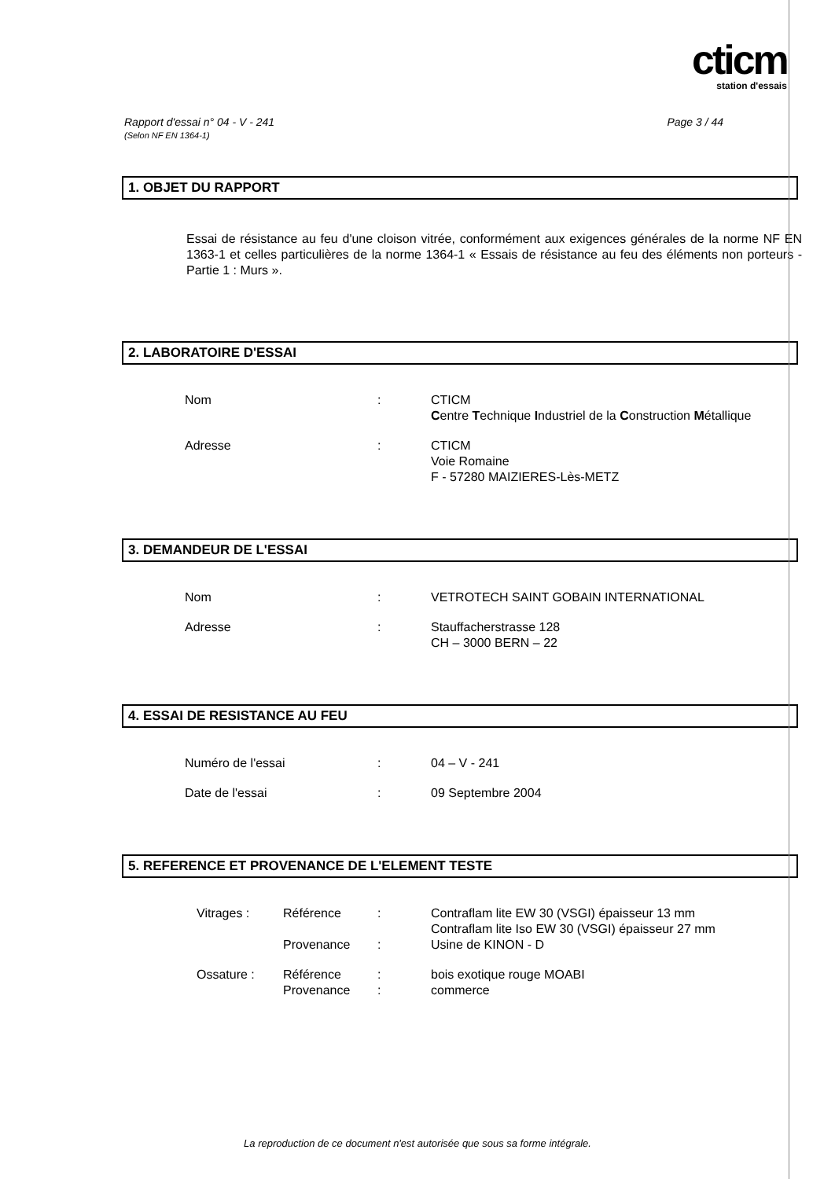cticm
station d'essais
Rapport d'essai n° 04 - V - 241
(Selon NF EN 1364-1)
Page 3 / 44
1. OBJET DU RAPPORT
Essai de résistance au feu d'une cloison vitrée, conformément aux exigences générales de la norme NF EN 1363-1 et celles particulières de la norme 1364-1 « Essais de résistance au feu des éléments non porteurs - Partie 1 : Murs ».
2. LABORATOIRE D'ESSAI
| Nom | : | CTICM C entre T echnique I ndustriel de la C onstruction M étallique |
| Adresse | : | CTICM Voie Romaine F - 57280 MAIZIERES-Lès-METZ |
3. DEMANDEUR DE L'ESSAI
| Nom | : | VETROTECH SAINT GOBAIN INTERNATIONAL |
| Adresse | : | Stauffacherstrasse 128 CH – 3000 BERN – 22 |
4. ESSAI DE RESISTANCE AU FEU
| Numéro de l'essai | : | 04 – V - 241 |
| Date de l'essai | : | 09 Septembre 2004 |
5. REFERENCE ET PROVENANCE DE L'ELEMENT TESTE
| Vitrages : | Référence Provenance | : : | Contraflam lite EW 30 (VSGI) épaisseur 13 mm Contraflam lite Iso EW 30 (VSGI) épaisseur 27 mm Usine de KINON - D |
| Ossature : | Référence Provenance | : : | bois exotique rouge MOABI commerce |
La reproduction de ce document n'est autorisée que sous sa forme intégrale.